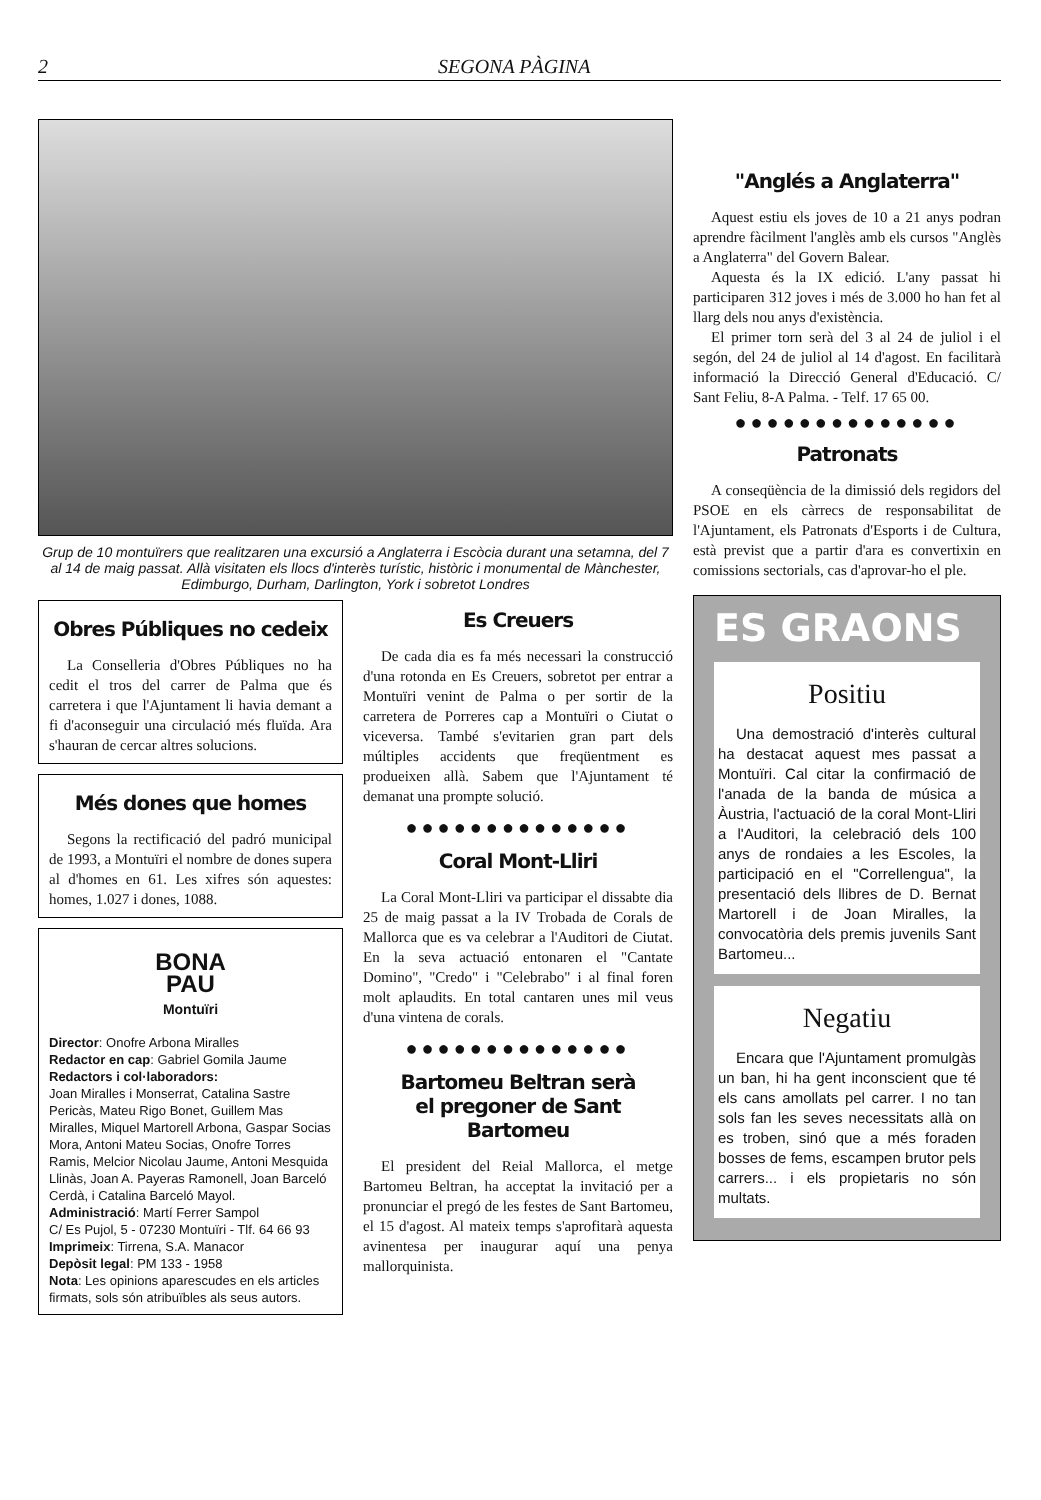2 SEGONA PÀGINA
Grup de 10 montuïrers que realitzaren una excursió a Anglaterra i Escòcia durant una setamna, del 7 al 14 de maig passat. Allà visitaten els llocs d'interès turístic, històric i monumental de Mànchester, Edimburgo, Durham, Darlington, York i sobretot Londres
Obres Públiques no cedeix
La Conselleria d'Obres Públiques no ha cedit el tros del carrer de Palma que és carretera i que l'Ajuntament li havia demant a fi d'aconseguir una circulació més fluïda. Ara s'hauran de cercar altres solucions.
Més dones que homes
Segons la rectificació del padró municipal de 1993, a Montuïri el nombre de dones supera al d'homes en 61. Les xifres són aquestes: homes, 1.027 i dones, 1088.
BONA
PAU
Montuïri
Director: Onofre Arbona Miralles
Redactor en cap: Gabriel Gomila Jaume
Redactors i col·laboradors:
Joan Miralles i Monserrat, Catalina Sastre Pericàs, Mateu Rigo Bonet, Guillem Mas Miralles, Miquel Martorell Arbona, Gaspar Socias Mora, Antoni Mateu Socias, Onofre Torres Ramis, Melcior Nicolau Jaume, Antoni Mesquida Llinàs, Joan A. Payeras Ramonell, Joan Barceló Cerdà, i Catalina Barceló Mayol.
Administració: Martí Ferrer Sampol
C/ Es Pujol, 5 - 07230 Montuïri - Tlf. 64 66 93
Imprimeix: Tirrena, S.A. Manacor
Depòsit legal: PM 133 - 1958
Nota: Les opinions aparescudes en els articles firmats, sols són atribuïbles als seus autors.
Es Creuers
De cada dia es fa més necessari la construcció d'una rotonda en Es Creuers, sobretot per entrar a Montuïri venint de Palma o per sortir de la carretera de Porreres cap a Montuïri o Ciutat o viceversa. També s'evitarien gran part dels múltiples accidents que freqüentment es produeixen allà. Sabem que l'Ajuntament té demanat una prompte solució.
●●●●●●●●●●●●●●
Coral Mont-Lliri
La Coral Mont-Lliri va participar el dissabte dia 25 de maig passat a la IV Trobada de Corals de Mallorca que es va celebrar a l'Auditori de Ciutat. En la seva actuació entonaren el "Cantate Domino", "Credo" i "Celebrabo" i al final foren molt aplaudits. En total cantaren unes mil veus d'una vintena de corals.
●●●●●●●●●●●●●●
Bartomeu Beltran serà
el pregoner de Sant Bartomeu
El president del Reial Mallorca, el metge Bartomeu Beltran, ha acceptat la invitació per a pronunciar el pregó de les festes de Sant Bartomeu, el 15 d'agost. Al mateix temps s'aprofitarà aquesta avinentesa per inaugurar aquí una penya mallorquinista.
"Anglés a Anglaterra"
Aquest estiu els joves de 10 a 21 anys podran aprendre fàcilment l'anglès amb els cursos "Anglès a Anglaterra" del Govern Balear.
Aquesta és la IX edició. L'any passat hi participaren 312 joves i més de 3.000 ho han fet al llarg dels nou anys d'existència.
El primer torn serà del 3 al 24 de juliol i el segón, del 24 de juliol al 14 d'agost. En facilitarà informació la Direcció General d'Educació. C/ Sant Feliu, 8-A Palma. - Telf. 17 65 00.
●●●●●●●●●●●●●●
Patronats
A conseqüència de la dimissió dels regidors del PSOE en els càrrecs de responsabilitat de l'Ajuntament, els Patronats d'Esports i de Cultura, està previst que a partir d'ara es convertixin en comissions sectorials, cas d'aprovar-ho el ple.
ES GRAONS
Positiu
Una demostració d'interès cultural ha destacat aquest mes passat a Montuïri. Cal citar la confirmació de l'anada de la banda de música a Àustria, l'actuació de la coral Mont-Lliri a l'Auditori, la celebració dels 100 anys de rondaies a les Escoles, la participació en el "Correllengua", la presentació dels llibres de D. Bernat Martorell i de Joan Miralles, la convocatòria dels premis juvenils Sant Bartomeu...
Negatiu
Encara que l'Ajuntament promulgàs un ban, hi ha gent inconscient que té els cans amollats pel carrer. I no tan sols fan les seves necessitats allà on es troben, sinó que a més foraden bosses de fems, escampen brutor pels carrers... i els propietaris no són multats.